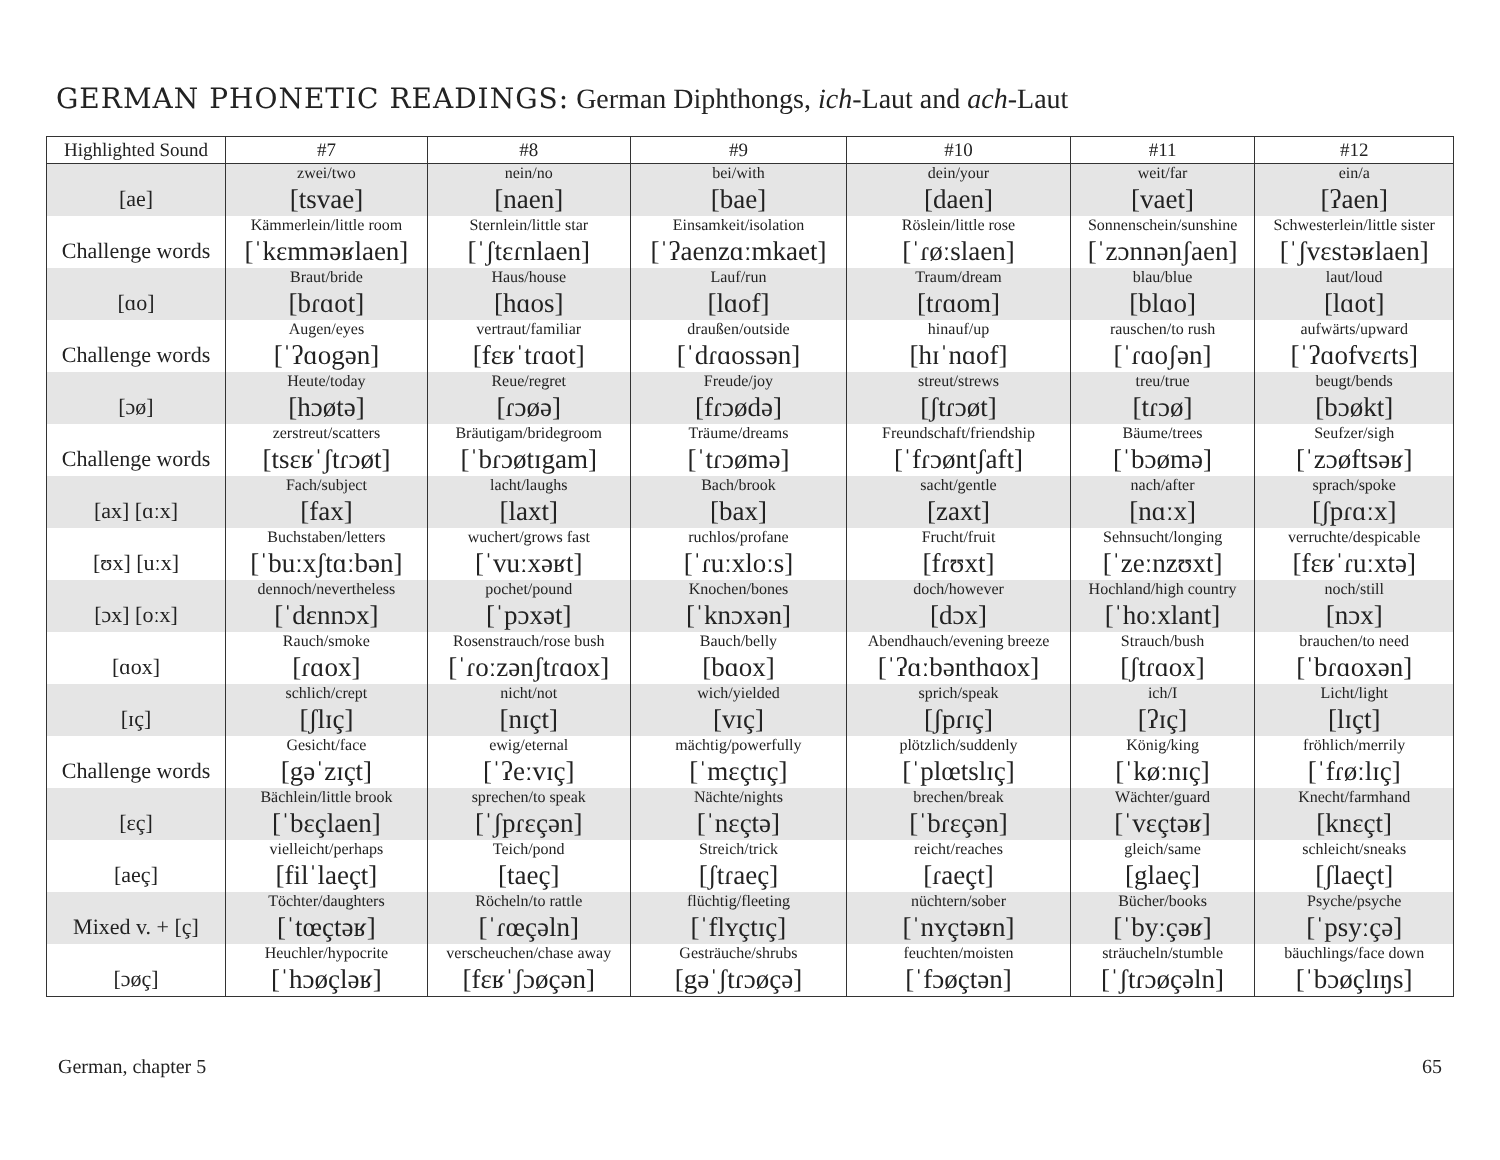GERMAN PHONETIC READINGS: German Diphthongs, ich-Laut and ach-Laut
| Highlighted Sound | #7 | #8 | #9 | #10 | #11 | #12 |
| --- | --- | --- | --- | --- | --- | --- |
| [ae] | zwei/two [tsvae] | nein/no [naen] | bei/with [bae] | dein/your [daen] | weit/far [vaet] | ein/a [ʔaen] |
| Challenge words | Kämmerlein/little room [ˈkɛmməʁlaen] | Sternlein/little star [ˈʃtɛɾnlaen] | Einsamkeit/isolation [ˈʔaenzɑːmkaet] | Röslein/little rose [ˈɾøːslaen] | Sonnenschein/sunshine [ˈzɔnnənʃaen] | Schwesterlein/little sister [ˈʃvɛstəʁlaen] |
| [ɑo] | Braut/bride [bɾɑot] | Haus/house [hɑos] | Lauf/run [lɑof] | Traum/dream [tɾɑom] | blau/blue [blɑo] | laut/loud [lɑot] |
| Challenge words | Augen/eyes [ˈʔɑogən] | vertraut/familiar [fɛʁˈtɾɑot] | draußen/outside [ˈdɾɑossən] | hinauf/up [hɪˈnɑof] | rauschen/to rush [ˈɾɑoʃən] | aufwärts/upward [ˈʔɑofvɛɾts] |
| [ɔø] | Heute/today [hɔøtə] | Reue/regret [ɾɔøə] | Freude/joy [fɾɔødə] | streut/strews [ʃtɾɔøt] | treu/true [tɾɔø] | beugt/bends [bɔøkt] |
| Challenge words | zerstreut/scatters [tsɛʁˈʃtɾɔøt] | Bräutigam/bridegroom [ˈbɾɔøtɪgam] | Träume/dreams [ˈtɾɔømə] | Freundschaft/friendship [ˈfɾɔøntʃaft] | Bäume/trees [ˈbɔømə] | Seufzer/sigh [ˈzɔøftsəʁ] |
| [ax] [ɑːx] | Fach/subject [fax] | lacht/laughs [laxt] | Bach/brook [bax] | sacht/gentle [zaxt] | nach/after [nɑːx] | sprach/spoke [ʃpɾɑːx] |
| [ʊx] [uːx] | Buchstaben/letters [ˈbuːxʃtɑːbən] | wuchert/grows fast [ˈvuːxəʁt] | ruchlos/profane [ˈɾuːxloːs] | Frucht/fruit [fɾʊxt] | Sehnsucht/longing [ˈzeːnzʊxt] | verruchte/despicable [fɛʁˈɾuːxtə] |
| [ɔx] [oːx] | dennoch/nevertheless [ˈdɛnnɔx] | pochet/pound [ˈpɔxət] | Knochen/bones [ˈknɔxən] | doch/however [dɔx] | Hochland/high country [ˈhoːxlant] | noch/still [nɔx] |
| [ɑox] | Rauch/smoke [ɾɑox] | Rosenstrauch/rose bush [ˈɾoːzənʃtɾɑox] | Bauch/belly [bɑox] | Abendhauch/evening breeze [ˈʔɑːbənthɑox] | Strauch/bush [ʃtɾɑox] | brauchen/to need [ˈbɾɑoxən] |
| [ɪç] | schlich/crept [ʃlɪç] | nicht/not [nɪçt] | wich/yielded [vɪç] | sprich/speak [ʃpɾɪç] | ich/I [ʔɪç] | Licht/light [lɪçt] |
| Challenge words | Gesicht/face [gəˈzɪçt] | ewig/eternal [ˈʔeːvɪç] | mächtig/powerfully [ˈmɛçtɪç] | plötzlich/suddenly [ˈplœtslɪç] | König/king [ˈkøːnɪç] | fröhlich/merrily [ˈfɾøːlɪç] |
| [ɛç] | Bächlein/little brook [ˈbɛçlaen] | sprechen/to speak [ˈʃpɾɛçən] | Nächte/nights [ˈnɛçtə] | brechen/break [ˈbɾɛçən] | Wächter/guard [ˈvɛçtəʁ] | Knecht/farmhand [knɛçt] |
| [aeç] | vielleicht/perhaps [filˈlaeçt] | Teich/pond [taeç] | Streich/trick [ʃtɾaeç] | reicht/reaches [ɾaeçt] | gleich/same [glaeç] | schleicht/sneaks [ʃlaeçt] |
| Mixed v. + [ç] | Töchter/daughters [ˈtœçtəʁ] | Röcheln/to rattle [ˈɾœçəln] | flüchtig/fleeting [ˈflʏçtɪç] | nüchtern/sober [ˈnʏçtəʁn] | Bücher/books [ˈbyːçəʁ] | Psyche/psyche [ˈpsyːçə] |
| [ɔøç] | Heuchler/hypocrite [ˈhɔøçləʁ] | verscheuchen/chase away [fɛʁˈʃɔøçən] | Gesträuche/shrubs [gəˈʃtɾɔøçə] | feuchten/moisten [ˈfɔøçtən] | sträucheln/stumble [ˈʃtɾɔøçəln] | bäuchlings/face down [ˈbɔøçlɪŋs] |
German, chapter 5 65